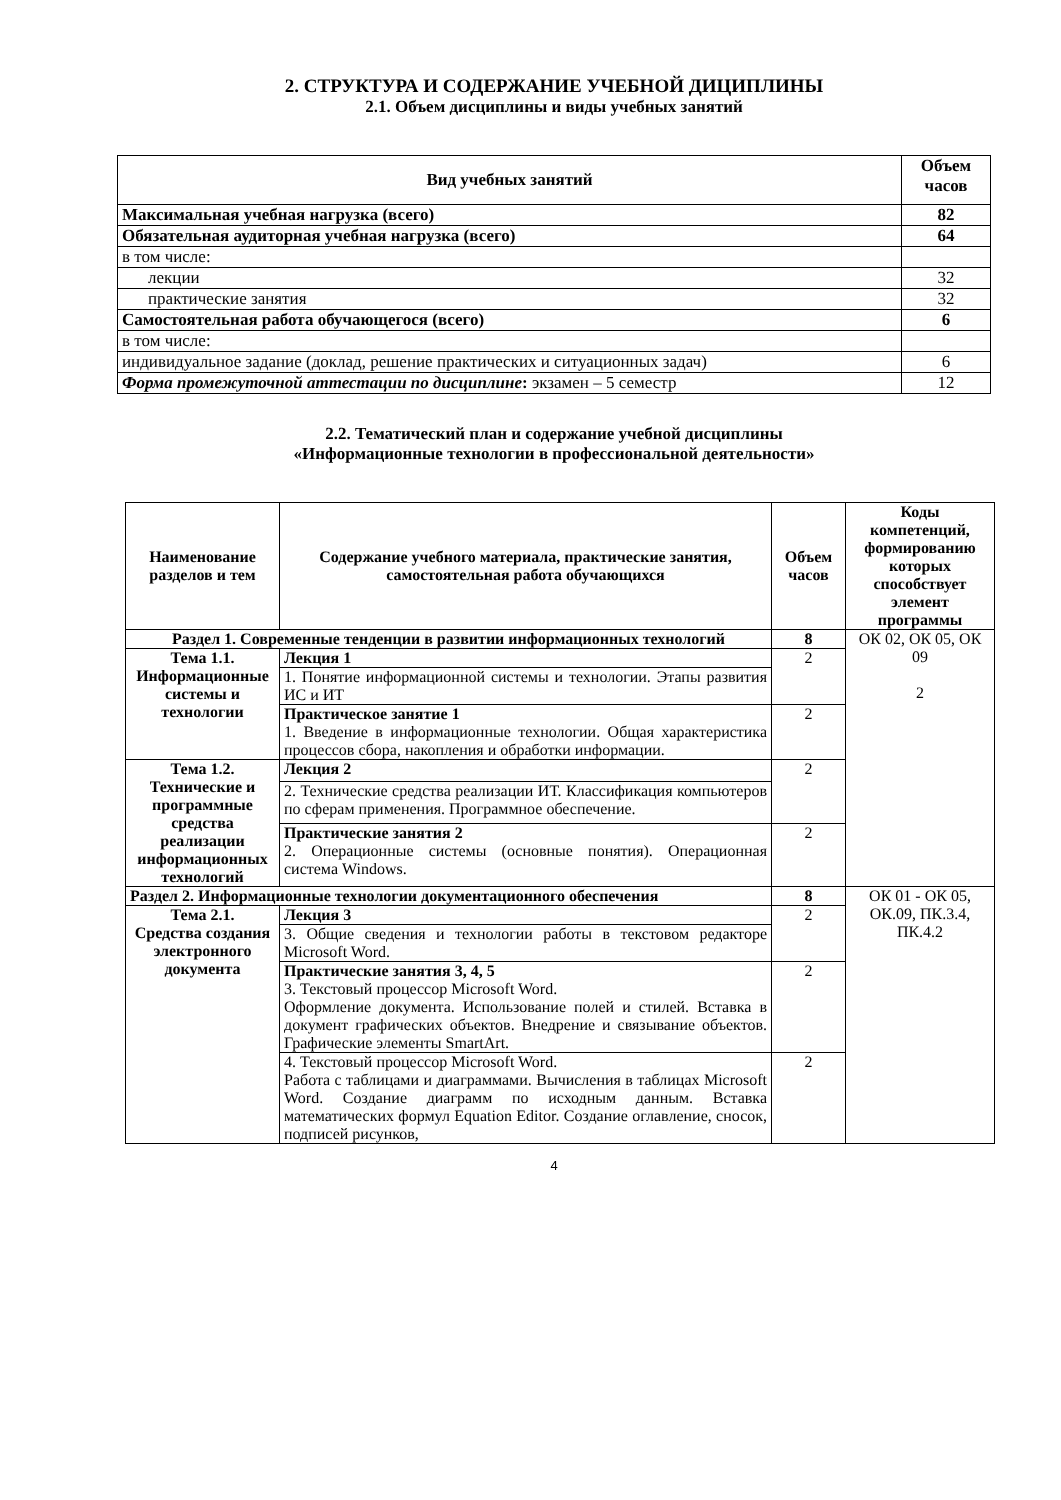2. СТРУКТУРА И СОДЕРЖАНИЕ УЧЕБНОЙ ДИЦИПЛИНЫ
2.1. Объем дисциплины и виды учебных занятий
| Вид учебных занятий | Объем часов |
| --- | --- |
| Максимальная учебная нагрузка (всего) | 82 |
| Обязательная аудиторная учебная нагрузка (всего) | 64 |
| в том числе: | |
| лекции | 32 |
| практические занятия | 32 |
| Самостоятельная работа обучающегося (всего) | 6 |
| в том числе: | |
| индивидуальное задание (доклад, решение практических и ситуационных задач) | 6 |
| Форма промежуточной аттестации по дисциплине : экзамен – 5 семестр | 12 |
2.2. Тематический план и содержание учебной дисциплины
«Информационные технологии в профессиональной деятельности»
| Наименование разделов и тем | Содержание учебного материала, практические занятия, самостоятельная работа обучающихся | Объем часов | Коды компетенций, формированию которых способствует элемент программы |
| --- | --- | --- | --- |
| Раздел 1. Современные тенденции в развитии информационных технологий | | 8 | ОК 02, ОК 05, ОК 09 2 |
| Тема 1.1. Информационные системы и технологии | Лекция 1 | 2 | |
| | 1. Понятие информационной системы и технологии. Этапы развития ИС и ИТ | | |
| | Практическое занятие 1 1. Введение в информационные технологии. Общая характеристика процессов сбора, накопления и обработки информации. | 2 | |
| Тема 1.2. Технические и программные средства реализации информационных технологий | Лекция 2 | 2 | |
| | 2. Технические средства реализации ИТ. Классификация компьютеров по сферам применения. Программное обеспечение. | | |
| | Практические занятия 2 2. Операционные системы (основные понятия). Операционная система Windows. | 2 | |
| Раздел 2. Информационные технологии документационного обеспечения | | 8 | ОК 01 - ОК 05, ОК.09, ПК.3.4, ПК.4.2 |
| Тема 2.1. Средства создания электронного документа | Лекция 3 | 2 | |
| | 3. Общие сведения и технологии работы в текстовом редакторе Microsoft Word. | | |
| | Практические занятия 3, 4, 5 3. Текстовый процессор Microsoft Word. Оформление документа. Использование полей и стилей. Вставка в документ графических объектов. Внедрение и связывание объектов. Графические элементы SmartArt. | 2 | |
| | 4. Текстовый процессор Microsoft Word. Работа с таблицами и диаграммами. Вычисления в таблицах Microsoft Word. Создание диаграмм по исходным данным. Вставка математических формул Equation Editor. Создание оглавление, сносок, подписей рисунков, | 2 | |
4